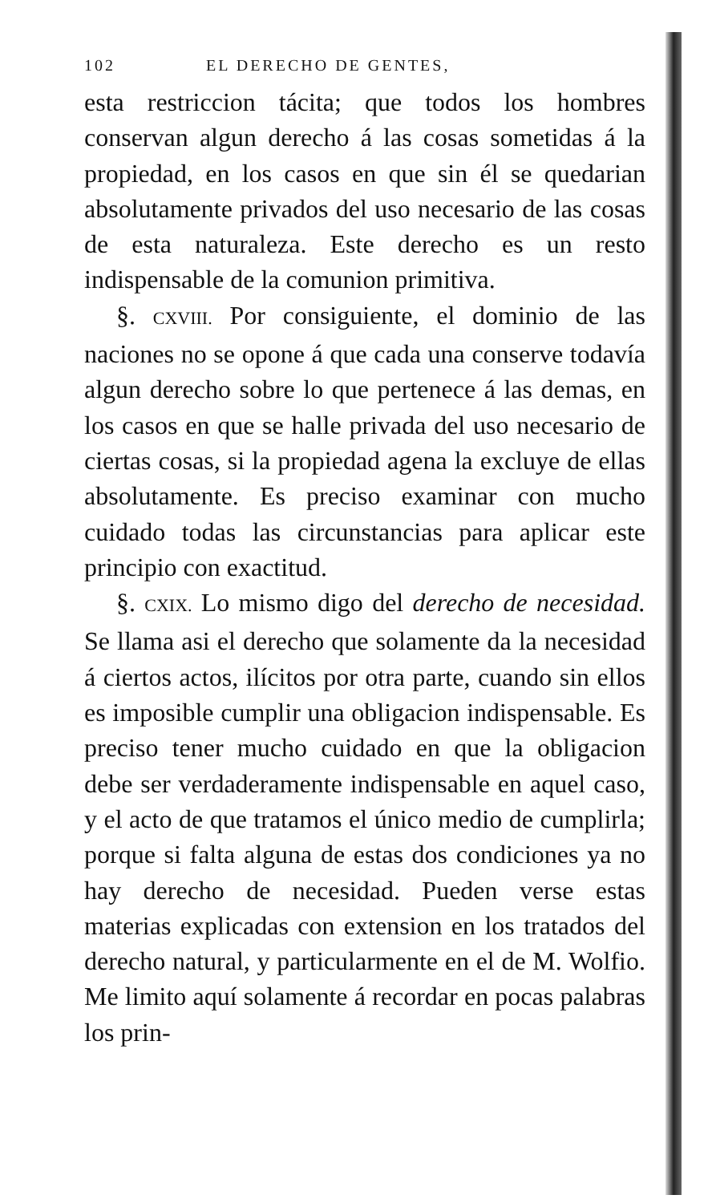102 EL DERECHO DE GENTES,
esta restriccion tácita; que todos los hombres conservan algun derecho á las cosas sometidas á la propiedad, en los casos en que sin él se quedarian absolutamente privados del uso necesario de las cosas de esta naturaleza. Este derecho es un resto indispensable de la comunion primitiva.
§. CXVIII. Por consiguiente, el dominio de las naciones no se opone á que cada una conserve todavía algun derecho sobre lo que pertenece á las demas, en los casos en que se halle privada del uso necesario de ciertas cosas, si la propiedad agena la excluye de ellas absolutamente. Es preciso examinar con mucho cuidado todas las circunstancias para aplicar este principio con exactitud.
§. CXIX. Lo mismo digo del derecho de necesidad. Se llama asi el derecho que solamente da la necesidad á ciertos actos, ilícitos por otra parte, cuando sin ellos es imposible cumplir una obligacion indispensable. Es preciso tener mucho cuidado en que la obligacion debe ser verdaderamente indispensable en aquel caso, y el acto de que tratamos el único medio de cumplirla; porque si falta alguna de estas dos condiciones ya no hay derecho de necesidad. Pueden verse estas materias explicadas con extension en los tratados del derecho natural, y particularmente en el de M. Wolfio. Me limito aquí solamente á recordar en pocas palabras los prin-